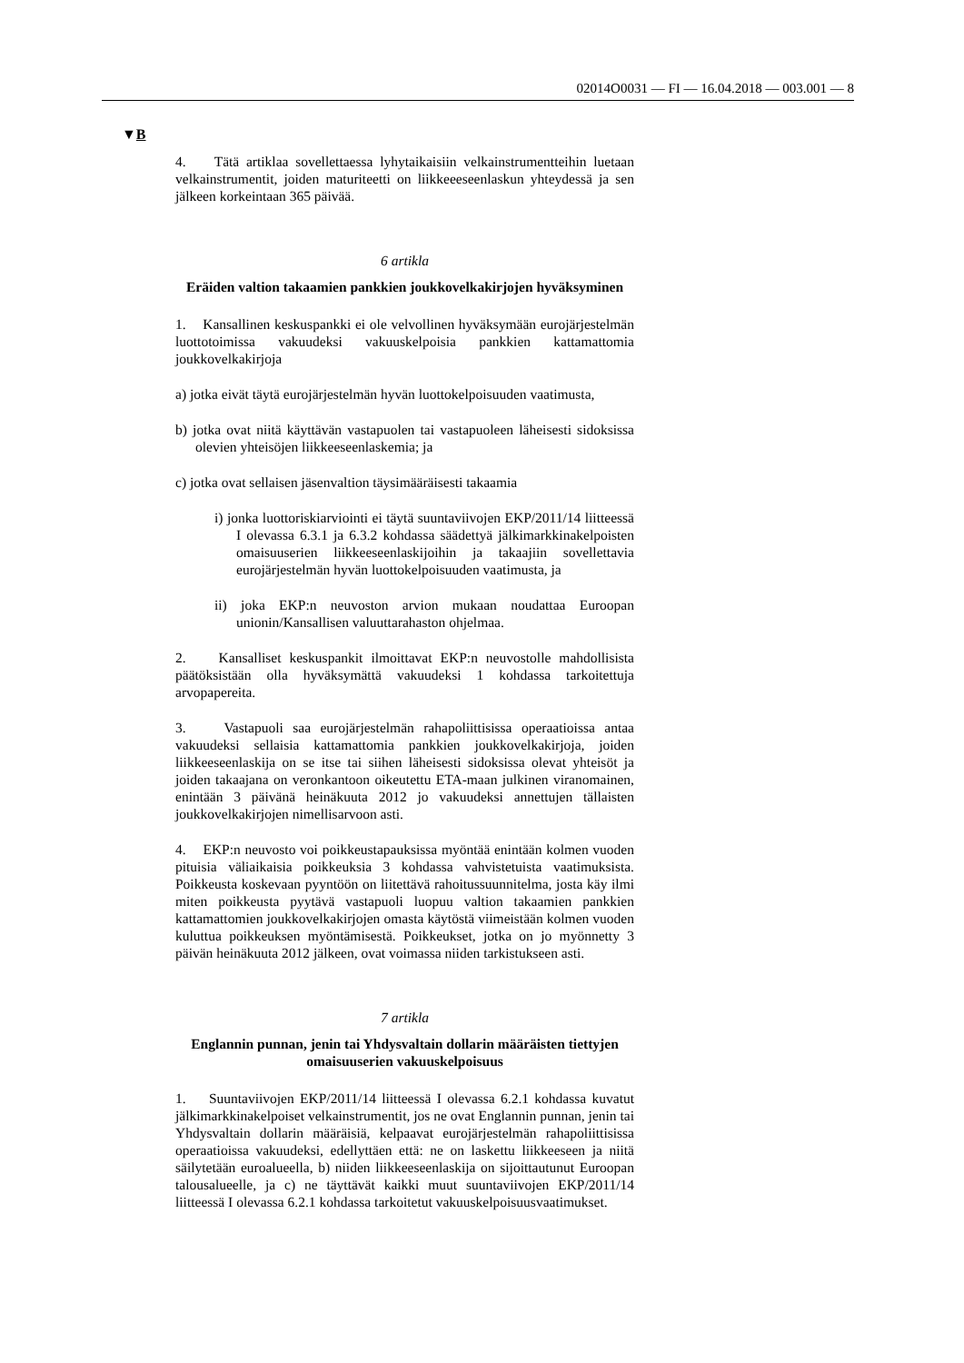02014O0031 — FI — 16.04.2018 — 003.001 — 8
▼B
4. Tätä artiklaa sovellettaessa lyhytaikaisiin velkainstrumentteihin luetaan velkainstrumentit, joiden maturiteetti on liikkeeeseenlaskun yhteydessä ja sen jälkeen korkeintaan 365 päivää.
6 artikla
Eräiden valtion takaamien pankkien joukkovelkakirjojen hyväksyminen
1. Kansallinen keskuspankki ei ole velvollinen hyväksymään eurojärjestelmän luottotoimissa vakuudeksi vakuuskelpoisia pankkien kattamattomia joukkovelkakirjoja
a) jotka eivät täytä eurojärjestelmän hyvän luottokelpoisuuden vaatimusta,
b) jotka ovat niitä käyttävän vastapuolen tai vastapuoleen läheisesti sidoksissa olevien yhteisöjen liikkeeseenlaskemia; ja
c) jotka ovat sellaisen jäsenvaltion täysimääräisesti takaamia
i) jonka luottoriskiarviointi ei täytä suuntaviivojen EKP/2011/14 liitteessä I olevassa 6.3.1 ja 6.3.2 kohdassa säädettyä jälkimarkkinakelpoisten omaisuuserien liikkeeseenlaskijoihin ja takaajiin sovellettavia eurojärjestelmän hyvän luottokelpoisuuden vaatimusta, ja
ii) joka EKP:n neuvoston arvion mukaan noudattaa Euroopan unionin/Kansallisen valuuttarahaston ohjelmaa.
2. Kansalliset keskuspankit ilmoittavat EKP:n neuvostolle mahdollisista päätöksistään olla hyväksymättä vakuudeksi 1 kohdassa tarkoitettuja arvopapereita.
3. Vastapuoli saa eurojärjestelmän rahapoliittisissa operaatioissa antaa vakuudeksi sellaisia kattamattomia pankkien joukkovelkakirjoja, joiden liikkeeseenlaskija on se itse tai siihen läheisesti sidoksissa olevat yhteisöt ja joiden takaajana on veronkantoon oikeutettu ETA-maan julkinen viranomainen, enintään 3 päivänä heinäkuuta 2012 jo vakuudeksi annettujen tällaisten joukkovelkakirjojen nimellisarvoon asti.
4. EKP:n neuvosto voi poikkeustapauksissa myöntää enintään kolmen vuoden pituisia väliaikaisia poikkeuksia 3 kohdassa vahvistetuista vaatimuksista. Poikkeusta koskevaan pyyntöön on liitettävä rahoitussuunnitelma, josta käy ilmi miten poikkeusta pyytävä vastapuoli luopuu valtion takaamien pankkien kattamattomien joukkovelkakirjojen omasta käytöstä viimeistään kolmen vuoden kuluttua poikkeuksen myöntämisestä. Poikkeukset, jotka on jo myönnetty 3 päivän heinäkuuta 2012 jälkeen, ovat voimassa niiden tarkistukseen asti.
7 artikla
Englannin punnan, jenin tai Yhdysvaltain dollarin määräisten tiettyjen omaisuuserien vakuuskelpoisuus
1. Suuntaviivojen EKP/2011/14 liitteessä I olevassa 6.2.1 kohdassa kuvatut jälkimarkkinakelpoiset velkainstrumentit, jos ne ovat Englannin punnan, jenin tai Yhdysvaltain dollarin määräisiä, kelpaavat eurojärjestelmän rahapoliittisissa operaatioissa vakuudeksi, edellyttäen että: ne on laskettu liikkeeseen ja niitä säilytetään euroalueella, b) niiden liikkeeseenlaskija on sijoittautunut Euroopan talousalueelle, ja c) ne täyttävät kaikki muut suuntaviivojen EKP/2011/14 liitteessä I olevassa 6.2.1 kohdassa tarkoitetut vakuuskelpoisuusvaatimukset.